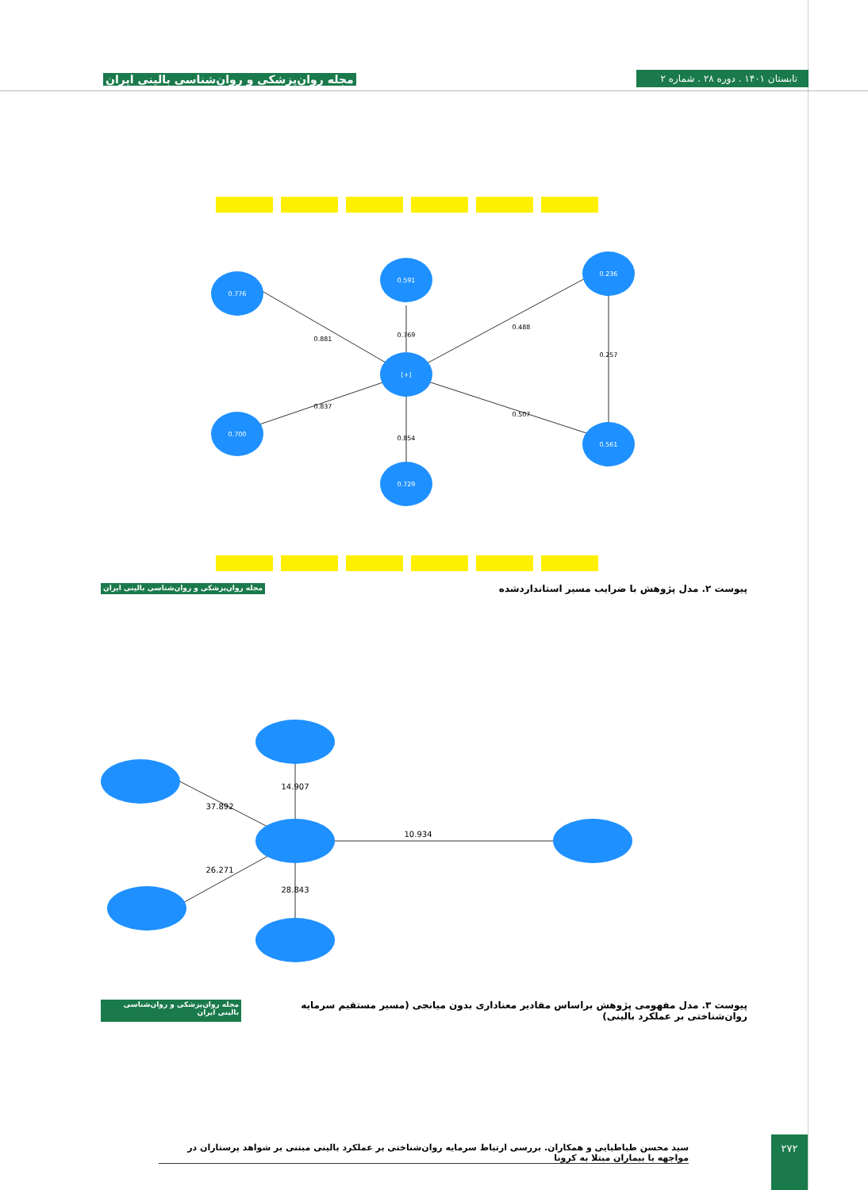مجله روان‌پزشکی و روان‌شناسی بالینی ایران تابستان ۱۴۰۱ . دوره ۲۸ . شماره ۲
[+]
0.591
0.729
0.776
0.700
0.236
0.561
0.769
0.854
0.881
0.837
0.488
0.507
0.257
پیوست ۲. مدل پژوهش با ضرایب مسیر استانداردشده مجله روان‌پزشکی و روان‌شناسی بالینی ایران
14.907
28.843
37.892
26.271
10.934
پیوست ۳. مدل مفهومی پژوهش براساس مقادیر معناداری بدون میانجی (مسیر مستقیم سرمایه روان‌شناختی بر عملکرد بالینی) مجله روان‌پزشکی و روان‌شناسی بالینی ایران
سید محسن طباطبایی و همکاران. بررسی ارتباط سرمایه روان‌شناختی بر عملکرد بالینی مبتنی بر شواهد پرستاران در مواجهه با بیماران مبتلا به کرونا
۲۷۲